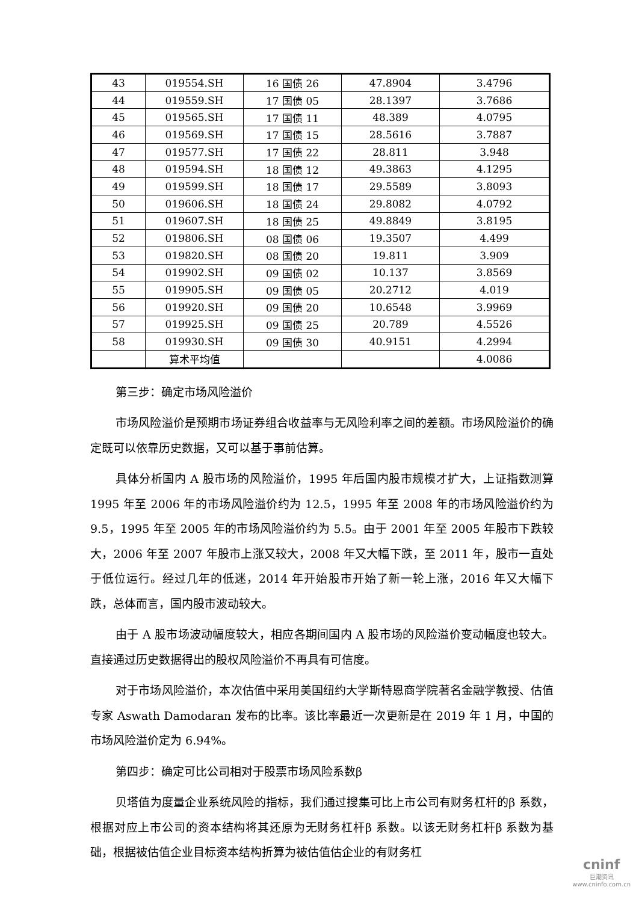| 43 | 019554.SH | 16 国债 26 | 47.8904 | 3.4796 |
| 44 | 019559.SH | 17 国债 05 | 28.1397 | 3.7686 |
| 45 | 019565.SH | 17 国债 11 | 48.389 | 4.0795 |
| 46 | 019569.SH | 17 国债 15 | 28.5616 | 3.7887 |
| 47 | 019577.SH | 17 国债 22 | 28.811 | 3.948 |
| 48 | 019594.SH | 18 国债 12 | 49.3863 | 4.1295 |
| 49 | 019599.SH | 18 国债 17 | 29.5589 | 3.8093 |
| 50 | 019606.SH | 18 国债 24 | 29.8082 | 4.0792 |
| 51 | 019607.SH | 18 国债 25 | 49.8849 | 3.8195 |
| 52 | 019806.SH | 08 国债 06 | 19.3507 | 4.499 |
| 53 | 019820.SH | 08 国债 20 | 19.811 | 3.909 |
| 54 | 019902.SH | 09 国债 02 | 10.137 | 3.8569 |
| 55 | 019905.SH | 09 国债 05 | 20.2712 | 4.019 |
| 56 | 019920.SH | 09 国债 20 | 10.6548 | 3.9969 |
| 57 | 019925.SH | 09 国债 25 | 20.789 | 4.5526 |
| 58 | 019930.SH | 09 国债 30 | 40.9151 | 4.2994 |
| | 算术平均值 | | | 4.0086 |
第三步：确定市场风险溢价
市场风险溢价是预期市场证券组合收益率与无风险利率之间的差额。市场风险溢价的确定既可以依靠历史数据，又可以基于事前估算。
具体分析国内 A 股市场的风险溢价，1995 年后国内股市规模才扩大，上证指数测算 1995 年至 2006 年的市场风险溢价约为 12.5，1995 年至 2008 年的市场风险溢价约为 9.5，1995 年至 2005 年的市场风险溢价约为 5.5。由于 2001 年至 2005 年股市下跌较大，2006 年至 2007 年股市上涨又较大，2008 年又大幅下跌，至 2011 年，股市一直处于低位运行。经过几年的低迷，2014 年开始股市开始了新一轮上涨，2016 年又大幅下跌，总体而言，国内股市波动较大。
由于 A 股市场波动幅度较大，相应各期间国内 A 股市场的风险溢价变动幅度也较大。直接通过历史数据得出的股权风险溢价不再具有可信度。
对于市场风险溢价，本次估值中采用美国纽约大学斯特恩商学院著名金融学教授、估值专家 Aswath Damodaran 发布的比率。该比率最近一次更新是在 2019 年 1 月，中国的市场风险溢价定为 6.94%。
第四步：确定可比公司相对于股票市场风险系数β
贝塔值为度量企业系统风险的指标，我们通过搜集可比上市公司有财务杠杆的β 系数，根据对应上市公司的资本结构将其还原为无财务杠杆β 系数。以该无财务杠杆β 系数为基础，根据被估值企业目标资本结构折算为被估值估企业的有财务杠
cninf
巨潮资讯
www.cninfo.com.cn